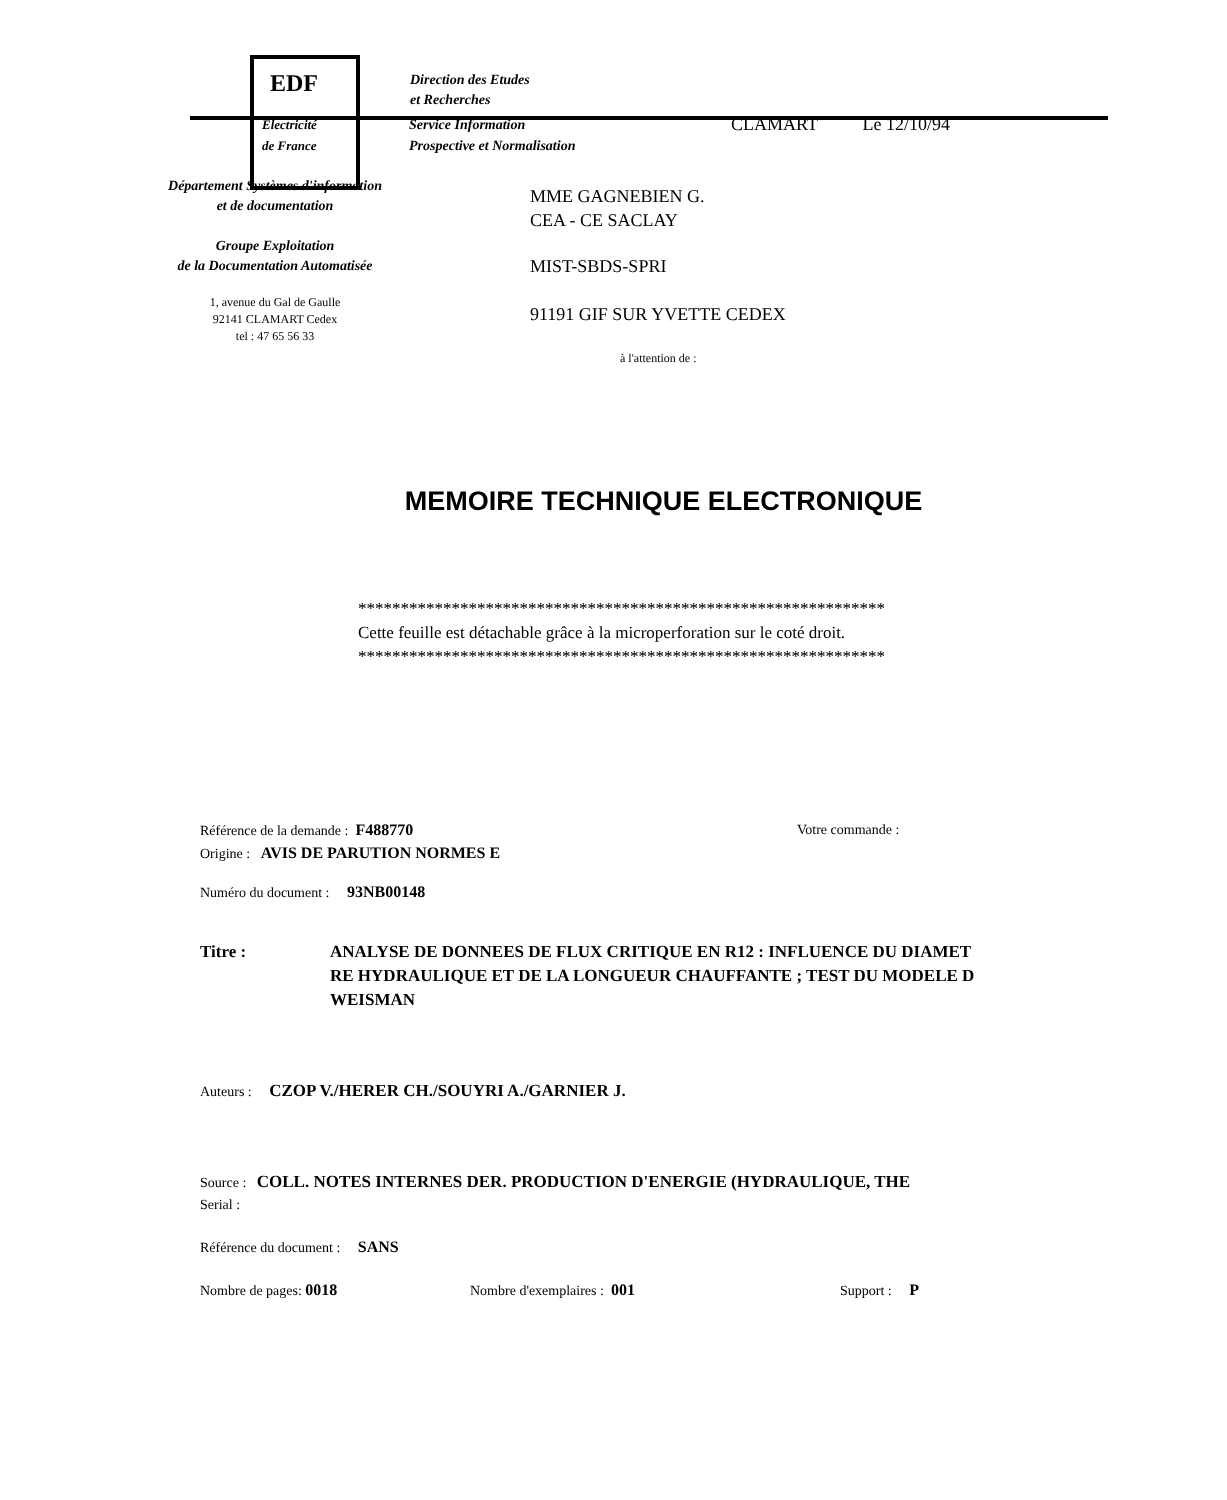EDF
Direction des Etudes
et Recherches
Electricité
de France
Service Information
Prospective et Normalisation
CLAMART Le 12/10/94
Département Systèmes d'information
et de documentation
Groupe Exploitation
de la Documentation Automatisée
1, avenue du Gal de Gaulle
92141 CLAMART Cedex
tel : 47 65 56 33
MME GAGNEBIEN G.
CEA - CE SACLAY
MIST-SBDS-SPRI
91191 GIF SUR YVETTE CEDEX
à l'attention de :
MEMOIRE TECHNIQUE ELECTRONIQUE
**************************************************************
Cette feuille est détachable grâce à la microperforation sur le coté droit.
**************************************************************
Référence de la demande : F488770 Votre commande :
Origine : AVIS DE PARUTION NORMES E
Numéro du document : 93NB00148
Titre : ANALYSE DE DONNEES DE FLUX CRITIQUE EN R12 : INFLUENCE DU DIAMET
RE HYDRAULIQUE ET DE LA LONGUEUR CHAUFFANTE ; TEST DU MODELE D
WEISMAN
Auteurs : CZOP V./HERER CH./SOUYRI A./GARNIER J.
Source : COLL. NOTES INTERNES DER. PRODUCTION D'ENERGIE (HYDRAULIQUE, THE
Serial :
Référence du document : SANS
Nombre de pages: 0018 Nombre d'exemplaires : 001 Support : P